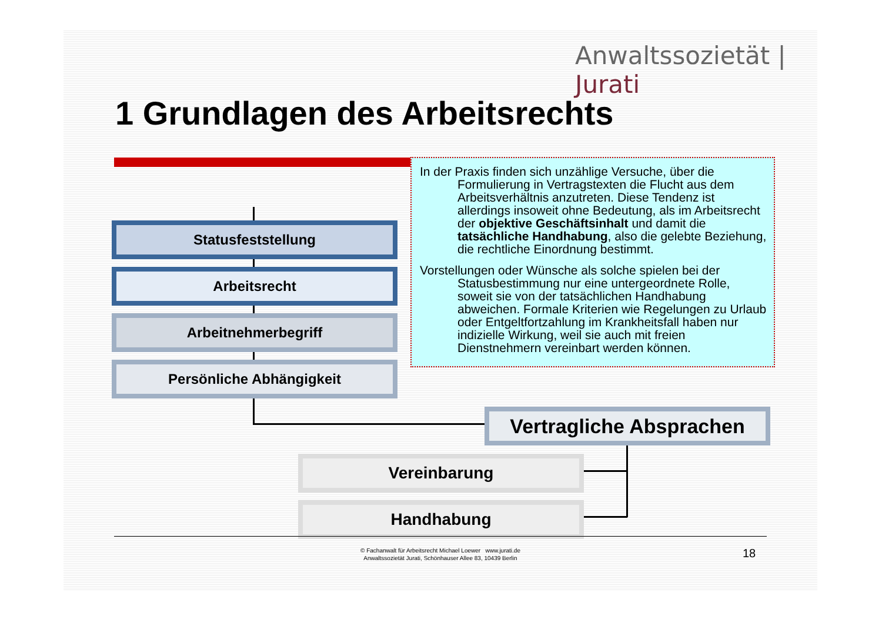Anwaltssozietät | Jurati
1 Grundlagen des Arbeitsrechts
Statusfeststellung
Arbeitsrecht
Arbeitnehmerbegriff
Persönliche Abhängigkeit
In der Praxis finden sich unzählige Versuche, über die Formulierung in Vertragstexten die Flucht aus dem Arbeitsverhältnis anzutreten. Diese Tendenz ist allerdings insoweit ohne Bedeutung, als im Arbeitsrecht der objektive Geschäftsinhalt und damit die tatsächliche Handhabung, also die gelebte Beziehung, die rechtliche Einordnung bestimmt.
Vorstellungen oder Wünsche als solche spielen bei der Statusbestimmung nur eine untergeordnete Rolle, soweit sie von der tatsächlichen Handhabung abweichen. Formale Kriterien wie Regelungen zu Urlaub oder Entgeltfortzahlung im Krankheitsfall haben nur indizielle Wirkung, weil sie auch mit freien Dienstnehmern vereinbart werden können.
Vertragliche Absprachen
Vereinbarung
Handhabung
© Fachanwalt für Arbeitsrecht Michael Loewer www.jurati.de
Anwaltssozietät Jurati, Schönhauser Allee 83, 10439 Berlin
18